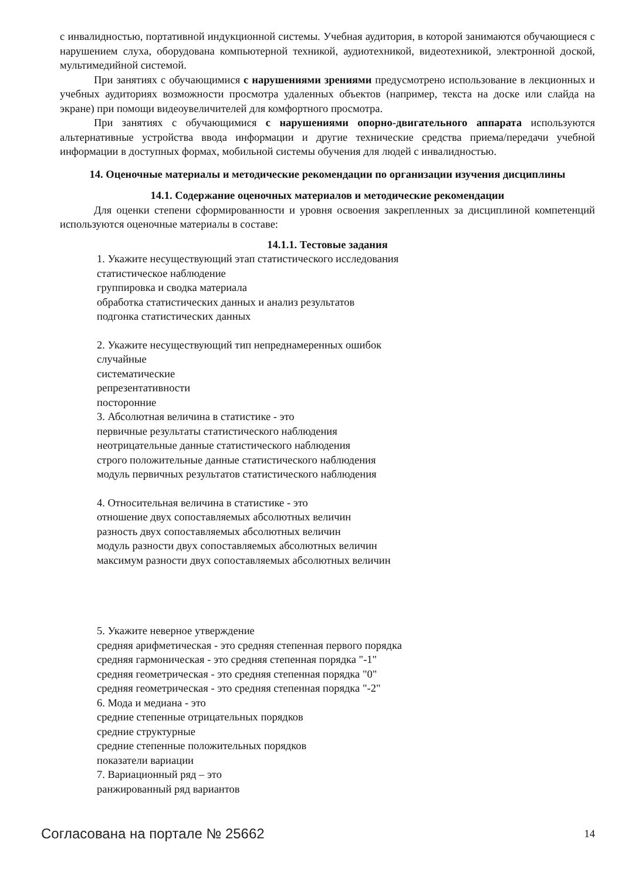с инвалидностью, портативной индукционной системы. Учебная аудитория, в которой занимаются обучающиеся с нарушением слуха, оборудована компьютерной техникой, аудиотехникой, видеотехникой, электронной доской, мультимедийной системой.
При занятиях с обучающимися с нарушениями зрениями предусмотрено использование в лекционных и учебных аудиториях возможности просмотра удаленных объектов (например, текста на доске или слайда на экране) при помощи видеоувеличителей для комфортного просмотра.
При занятиях с обучающимися с нарушениями опорно-двигательного аппарата используются альтернативные устройства ввода информации и другие технические средства приема/передачи учебной информации в доступных формах, мобильной системы обучения для людей с инвалидностью.
14. Оценочные материалы и методические рекомендации по организации изучения дисциплины
14.1. Содержание оценочных материалов и методические рекомендации
Для оценки степени сформированности и уровня освоения закрепленных за дисциплиной компетенций используются оценочные материалы в составе:
14.1.1. Тестовые задания
1. Укажите несуществующий этап статистического исследования
статистическое наблюдение
группировка и сводка материала
обработка статистических данных и анализ результатов
подгонка статистических данных
2. Укажите несуществующий тип непреднамеренных ошибок
случайные
систематические
репрезентативности
посторонние
3. Абсолютная величина в статистике - это
первичные результаты статистического наблюдения
неотрицательные данные статистического наблюдения
строго положительные данные статистического наблюдения
модуль первичных результатов статистического наблюдения
4. Относительная величина в статистике - это
отношение двух сопоставляемых абсолютных величин
разность двух сопоставляемых абсолютных величин
модуль разности двух сопоставляемых абсолютных величин
максимум разности двух сопоставляемых абсолютных величин
5. Укажите неверное утверждение
средняя арифметическая - это средняя степенная первого порядка
средняя гармоническая - это средняя степенная порядка "-1"
средняя геометрическая - это средняя степенная порядка "0"
средняя геометрическая - это средняя степенная порядка "-2"
6. Мода и медиана - это
средние степенные отрицательных порядков
средние структурные
средние степенные положительных порядков
показатели вариации
7. Вариационный ряд – это
ранжированный ряд вариантов
Согласована на портале № 25662 14